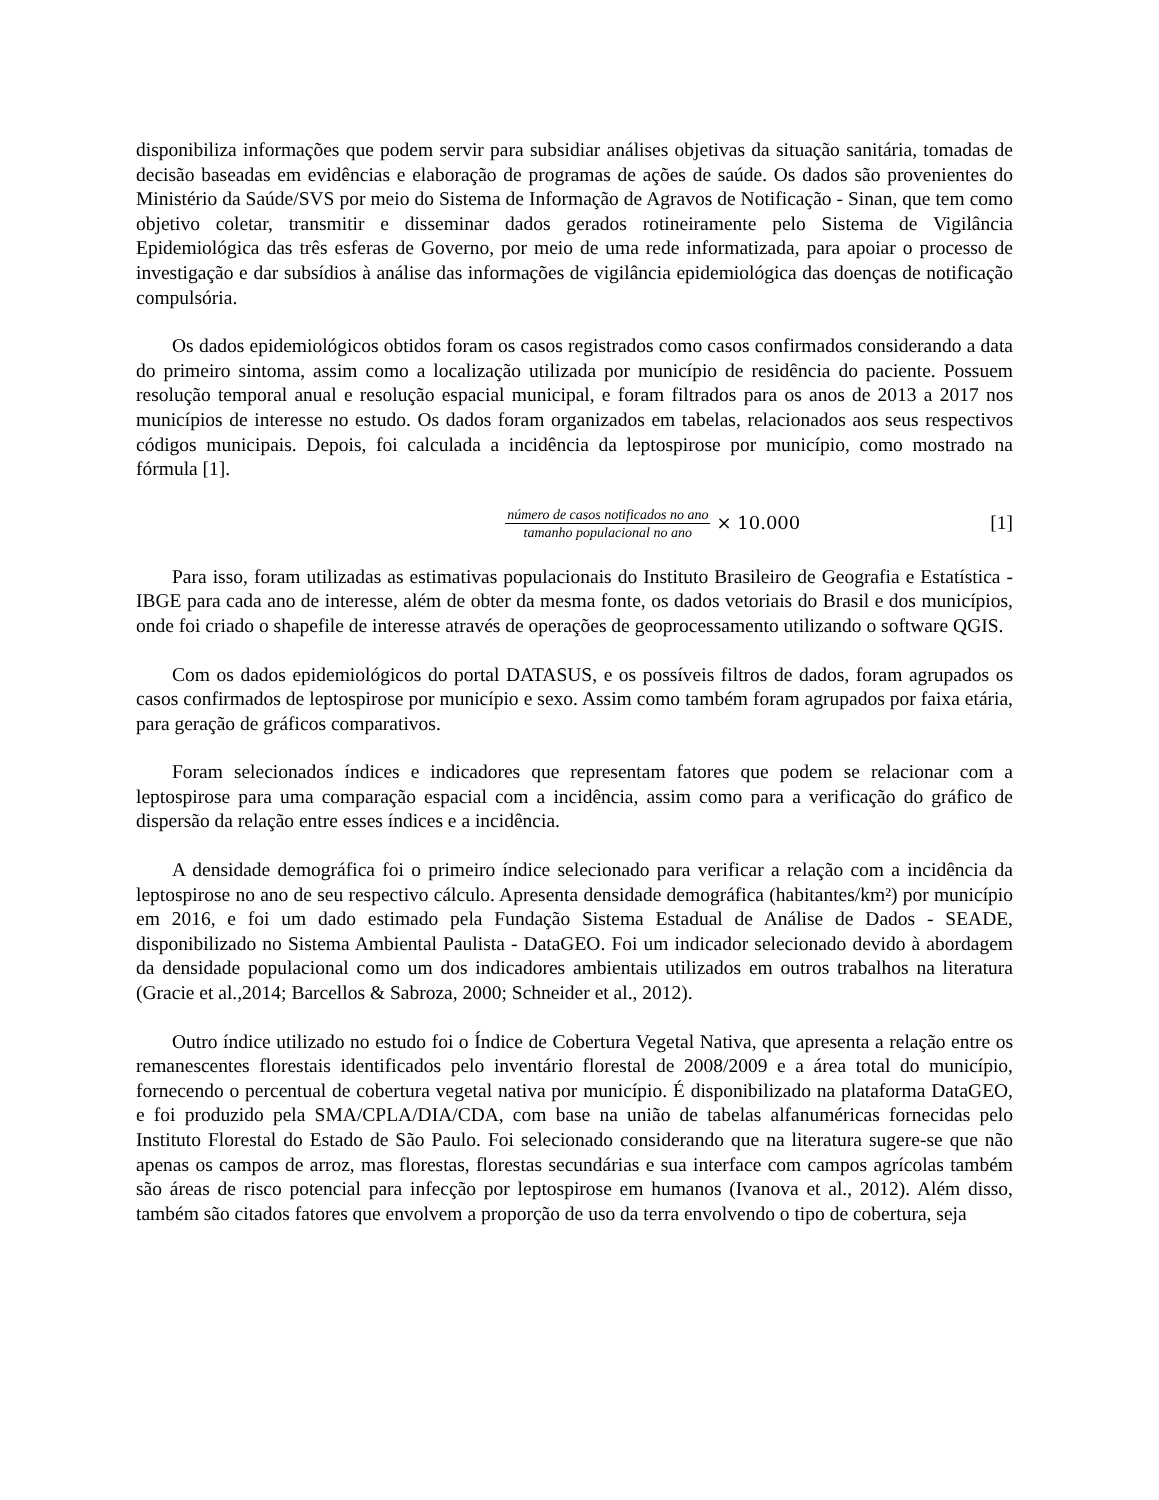disponibiliza informações que podem servir para subsidiar análises objetivas da situação sanitária, tomadas de decisão baseadas em evidências e elaboração de programas de ações de saúde. Os dados são provenientes do Ministério da Saúde/SVS por meio do Sistema de Informação de Agravos de Notificação - Sinan, que tem como objetivo coletar, transmitir e disseminar dados gerados rotineiramente pelo Sistema de Vigilância Epidemiológica das três esferas de Governo, por meio de uma rede informatizada, para apoiar o processo de investigação e dar subsídios à análise das informações de vigilância epidemiológica das doenças de notificação compulsória.
Os dados epidemiológicos obtidos foram os casos registrados como casos confirmados considerando a data do primeiro sintoma, assim como a localização utilizada por município de residência do paciente. Possuem resolução temporal anual e resolução espacial municipal, e foram filtrados para os anos de 2013 a 2017 nos municípios de interesse no estudo. Os dados foram organizados em tabelas, relacionados aos seus respectivos códigos municipais. Depois, foi calculada a incidência da leptospirose por município, como mostrado na fórmula [1].
número de casos notificados no ano tamanho populacional no ano × 10.000
[1]
Para isso, foram utilizadas as estimativas populacionais do Instituto Brasileiro de Geografia e Estatística - IBGE para cada ano de interesse, além de obter da mesma fonte, os dados vetoriais do Brasil e dos municípios, onde foi criado o shapefile de interesse através de operações de geoprocessamento utilizando o software QGIS.
Com os dados epidemiológicos do portal DATASUS, e os possíveis filtros de dados, foram agrupados os casos confirmados de leptospirose por município e sexo. Assim como também foram agrupados por faixa etária, para geração de gráficos comparativos.
Foram selecionados índices e indicadores que representam fatores que podem se relacionar com a leptospirose para uma comparação espacial com a incidência, assim como para a verificação do gráfico de dispersão da relação entre esses índices e a incidência.
A densidade demográfica foi o primeiro índice selecionado para verificar a relação com a incidência da leptospirose no ano de seu respectivo cálculo. Apresenta densidade demográfica (habitantes/km²) por município em 2016, e foi um dado estimado pela Fundação Sistema Estadual de Análise de Dados - SEADE, disponibilizado no Sistema Ambiental Paulista - DataGEO. Foi um indicador selecionado devido à abordagem da densidade populacional como um dos indicadores ambientais utilizados em outros trabalhos na literatura (Gracie et al.,2014; Barcellos & Sabroza, 2000; Schneider et al., 2012).
Outro índice utilizado no estudo foi o Índice de Cobertura Vegetal Nativa, que apresenta a relação entre os remanescentes florestais identificados pelo inventário florestal de 2008/2009 e a área total do município, fornecendo o percentual de cobertura vegetal nativa por município. É disponibilizado na plataforma DataGEO, e foi produzido pela SMA/CPLA/DIA/CDA, com base na união de tabelas alfanuméricas fornecidas pelo Instituto Florestal do Estado de São Paulo. Foi selecionado considerando que na literatura sugere-se que não apenas os campos de arroz, mas florestas, florestas secundárias e sua interface com campos agrícolas também são áreas de risco potencial para infecção por leptospirose em humanos (Ivanova et al., 2012). Além disso, também são citados fatores que envolvem a proporção de uso da terra envolvendo o tipo de cobertura, seja